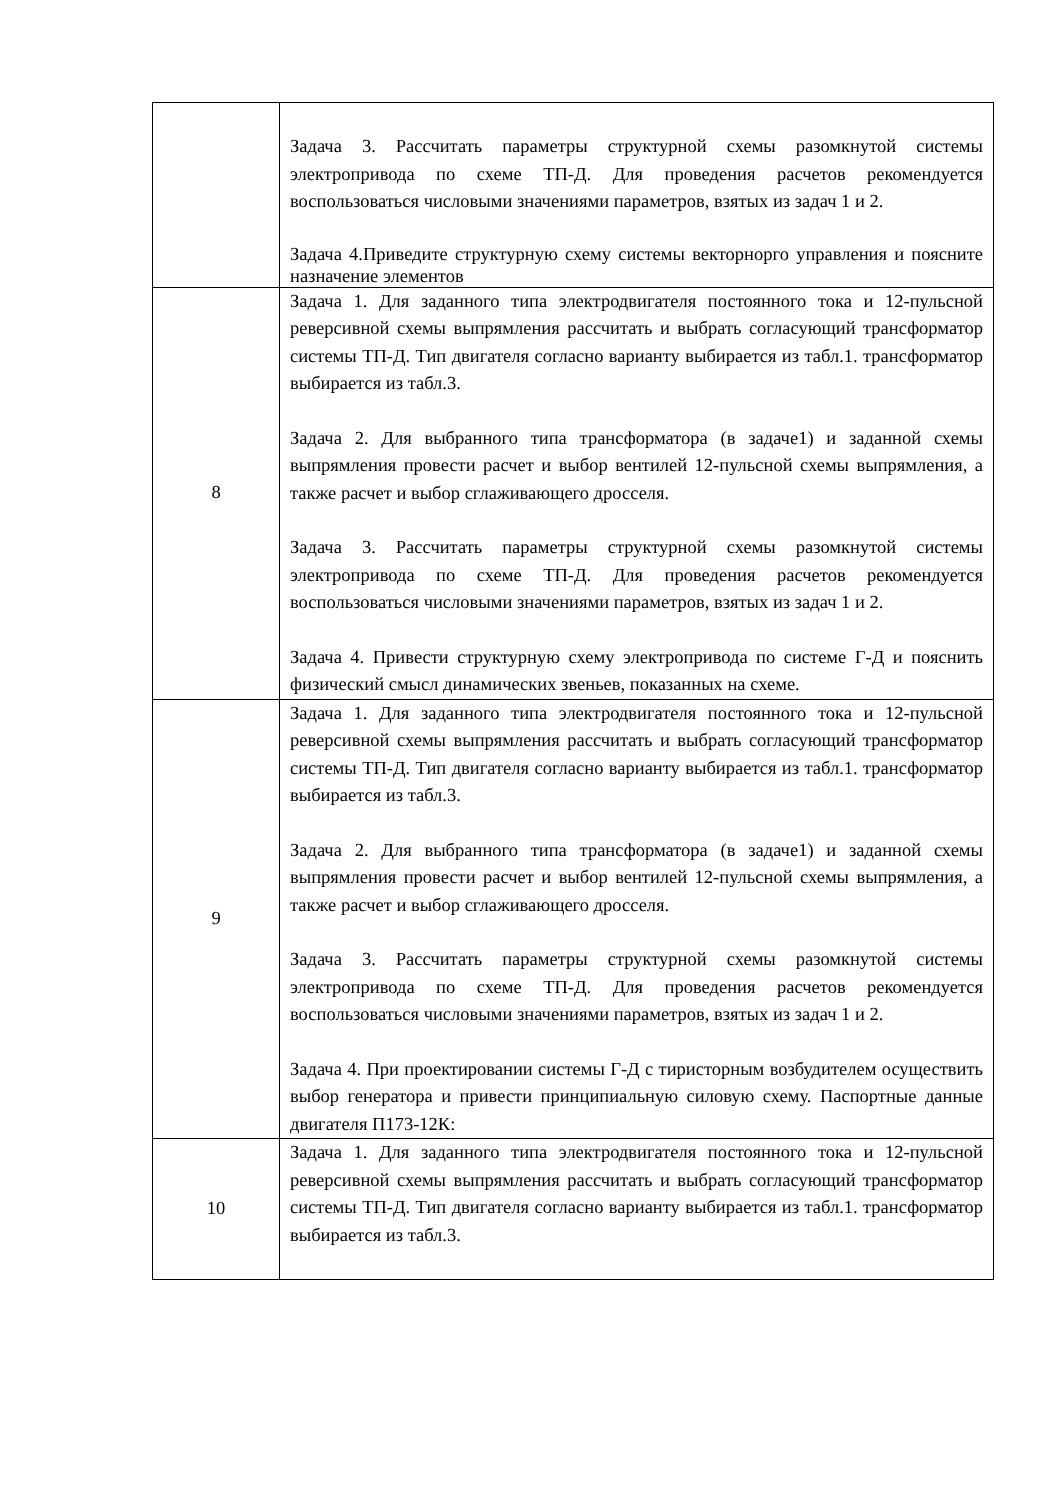| | Задача 3. Рассчитать параметры структурной схемы разомкнутой системы электропривода по схеме ТП-Д. Для проведения расчетов рекомендуется воспользоваться числовыми значениями параметров, взятых из задач 1 и 2. Задача 4.Приведите структурную схему системы векторнорго управления и поясните назначение элементов |
| 8 | Задача 1. Для заданного типа электродвигателя постоянного тока и 12-пульсной реверсивной схемы выпрямления рассчитать и выбрать согласующий трансформатор системы ТП-Д. Тип двигателя согласно варианту выбирается из табл.1. трансформатор выбирается из табл.3. Задача 2. Для выбранного типа трансформатора (в задаче1) и заданной схемы выпрямления провести расчет и выбор вентилей 12-пульсной схемы выпрямления, а также расчет и выбор сглаживающего дросселя. Задача 3. Рассчитать параметры структурной схемы разомкнутой системы электропривода по схеме ТП-Д. Для проведения расчетов рекомендуется воспользоваться числовыми значениями параметров, взятых из задач 1 и 2. Задача 4. Привести структурную схему электропривода по системе Г-Д и пояснить физический смысл динамических звеньев, показанных на схеме. |
| 9 | Задача 1. Для заданного типа электродвигателя постоянного тока и 12-пульсной реверсивной схемы выпрямления рассчитать и выбрать согласующий трансформатор системы ТП-Д. Тип двигателя согласно варианту выбирается из табл.1. трансформатор выбирается из табл.3. Задача 2. Для выбранного типа трансформатора (в задаче1) и заданной схемы выпрямления провести расчет и выбор вентилей 12-пульсной схемы выпрямления, а также расчет и выбор сглаживающего дросселя. Задача 3. Рассчитать параметры структурной схемы разомкнутой системы электропривода по схеме ТП-Д. Для проведения расчетов рекомендуется воспользоваться числовыми значениями параметров, взятых из задач 1 и 2. Задача 4. При проектировании системы Г-Д с тиристорным возбудителем осуществить выбор генератора и привести принципиальную силовую схему. Паспортные данные двигателя П173-12К: |
| 10 | Задача 1. Для заданного типа электродвигателя постоянного тока и 12-пульсной реверсивной схемы выпрямления рассчитать и выбрать согласующий трансформатор системы ТП-Д. Тип двигателя согласно варианту выбирается из табл.1. трансформатор выбирается из табл.3. |